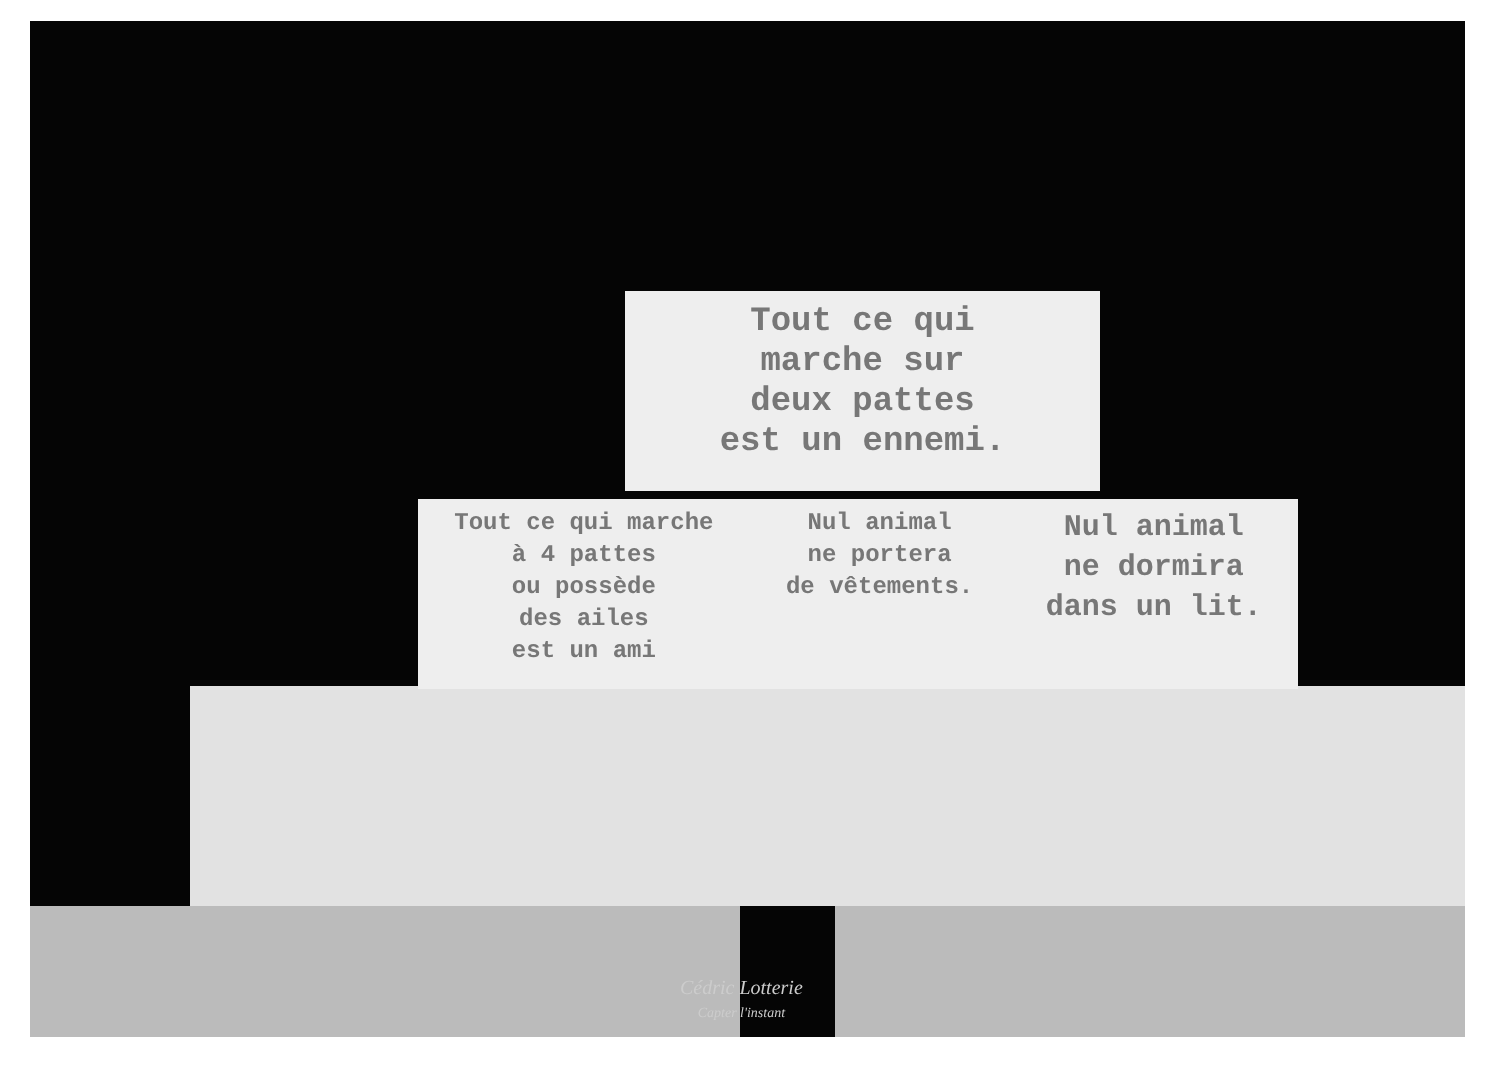Tout ce qui
marche sur
deux pattes
est un ennemi.
Tout ce qui marche
à 4 pattes
ou possède
des ailes
est un ami
Nul animal
ne portera
de vêtements.
Nul animal
ne dormira
dans un lit.
Cédric Lotterie
Capter l'instant